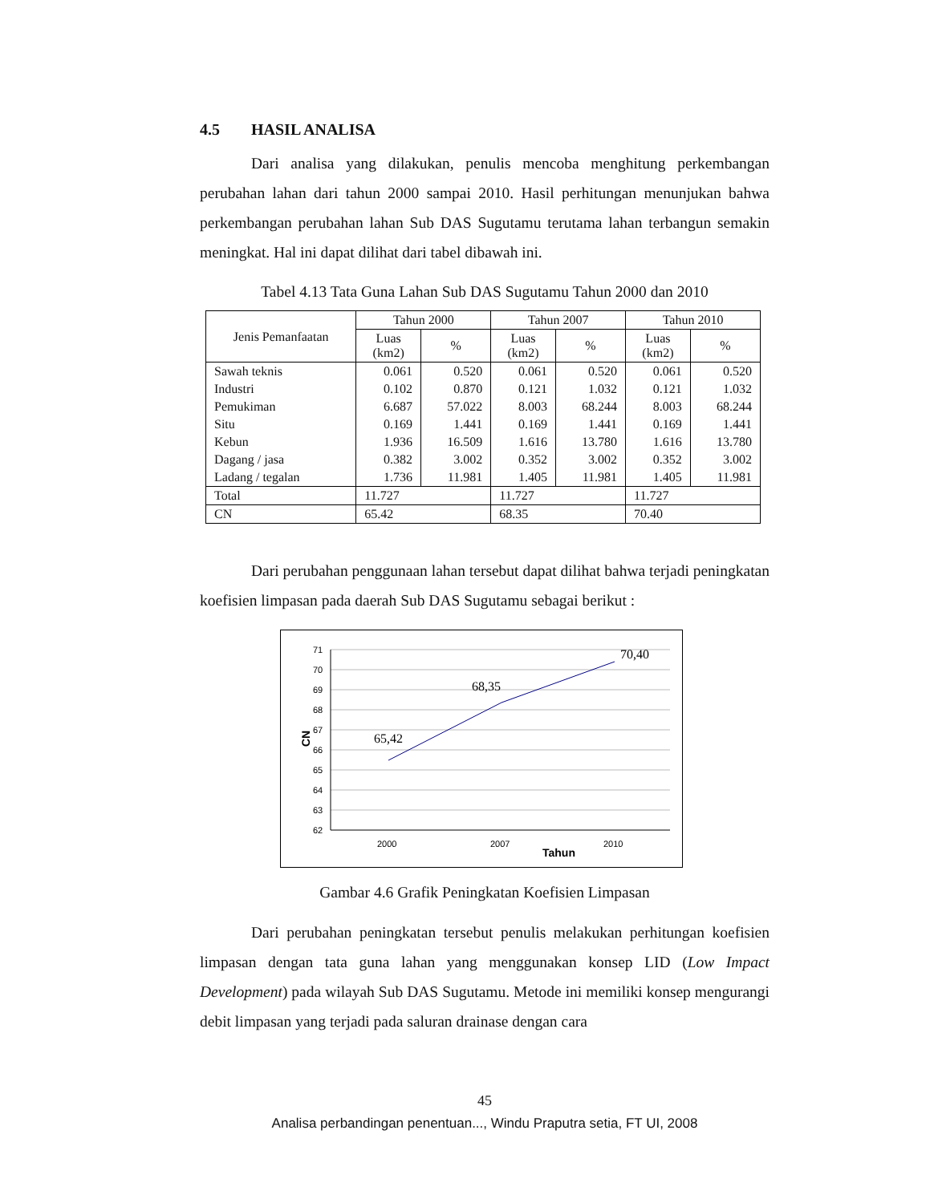4.5 HASIL ANALISA
Dari analisa yang dilakukan, penulis mencoba menghitung perkembangan perubahan lahan dari tahun 2000 sampai 2010. Hasil perhitungan menunjukan bahwa perkembangan perubahan lahan Sub DAS Sugutamu terutama lahan terbangun semakin meningkat. Hal ini dapat dilihat dari tabel dibawah ini.
Tabel 4.13 Tata Guna Lahan Sub DAS Sugutamu Tahun 2000 dan 2010
| Jenis Pemanfaatan | Tahun 2000 | | Tahun 2007 | | Tahun 2010 | |
| --- | --- | --- | --- | --- | --- | --- |
| | Luas (km2) | % | Luas (km2) | % | Luas (km2) | % |
| Sawah teknis | 0.061 | 0.520 | 0.061 | 0.520 | 0.061 | 0.520 |
| Industri | 0.102 | 0.870 | 0.121 | 1.032 | 0.121 | 1.032 |
| Pemukiman | 6.687 | 57.022 | 8.003 | 68.244 | 8.003 | 68.244 |
| Situ | 0.169 | 1.441 | 0.169 | 1.441 | 0.169 | 1.441 |
| Kebun | 1.936 | 16.509 | 1.616 | 13.780 | 1.616 | 13.780 |
| Dagang / jasa | 0.382 | 3.002 | 0.352 | 3.002 | 0.352 | 3.002 |
| Ladang / tegalan | 1.736 | 11.981 | 1.405 | 11.981 | 1.405 | 11.981 |
| Total | 11.727 | | 11.727 | | 11.727 | |
| CN | 65.42 | | 68.35 | | 70.40 | |
Dari perubahan penggunaan lahan tersebut dapat dilihat bahwa terjadi peningkatan koefisien limpasan pada daerah Sub DAS Sugutamu sebagai berikut :
71
70
69
68
67
66
65
64
63
62
65,42
68,35
70,40
2000
2007
2010
Tahun
CN
Gambar 4.6 Grafik Peningkatan Koefisien Limpasan
Dari perubahan peningkatan tersebut penulis melakukan perhitungan koefisien limpasan dengan tata guna lahan yang menggunakan konsep LID (Low Impact Development) pada wilayah Sub DAS Sugutamu. Metode ini memiliki konsep mengurangi debit limpasan yang terjadi pada saluran drainase dengan cara
45
Analisa perbandingan penentuan..., Windu Praputra setia, FT UI, 2008